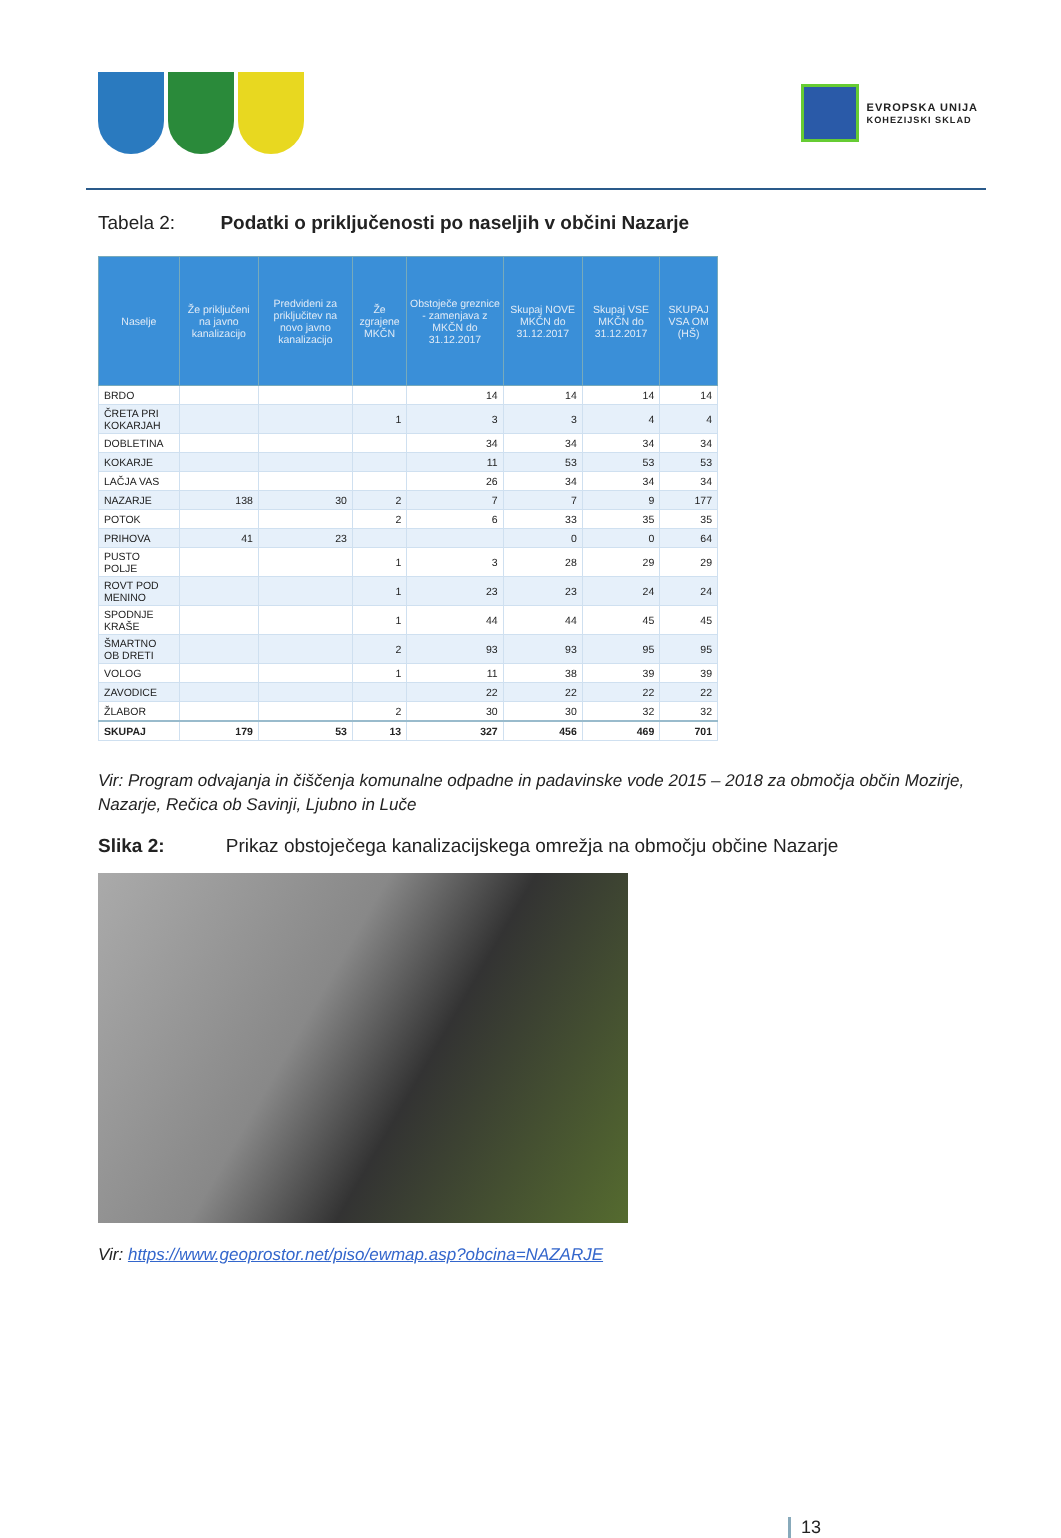EVROPSKA UNIJA
KOHEZIJSKI SKLAD
Tabela 2: Podatki o priključenosti po naseljih v občini Nazarje
| Naselje | Že priključeni na javno kanalizacijo | Predvideni za priključitev na novo javno kanalizacijo | Že zgrajene MKČN | Obstoječe greznice - zamenjava z MKČN do 31.12.2017 | Skupaj NOVE MKČN do 31.12.2017 | Skupaj VSE MKČN do 31.12.2017 | SKUPAJ VSA OM (HŠ) |
| --- | --- | --- | --- | --- | --- | --- | --- |
| BRDO | | | | 14 | 14 | 14 | 14 |
| ČRETA PRI KOKARJAH | | | 1 | 3 | 3 | 4 | 4 |
| DOBLETINA | | | | 34 | 34 | 34 | 34 |
| KOKARJE | | | | 11 | 53 | 53 | 53 |
| LAČJA VAS | | | | 26 | 34 | 34 | 34 |
| NAZARJE | 138 | 30 | 2 | 7 | 7 | 9 | 177 |
| POTOK | | | 2 | 6 | 33 | 35 | 35 |
| PRIHOVA | 41 | 23 | | | 0 | 0 | 64 |
| PUSTO POLJE | | | 1 | 3 | 28 | 29 | 29 |
| ROVT POD MENINO | | | 1 | 23 | 23 | 24 | 24 |
| SPODNJE KRAŠE | | | 1 | 44 | 44 | 45 | 45 |
| ŠMARTNO OB DRETI | | | 2 | 93 | 93 | 95 | 95 |
| VOLOG | | | 1 | 11 | 38 | 39 | 39 |
| ZAVODICE | | | | 22 | 22 | 22 | 22 |
| ŽLABOR | | | 2 | 30 | 30 | 32 | 32 |
| SKUPAJ | 179 | 53 | 13 | 327 | 456 | 469 | 701 |
Vir: Program odvajanja in čiščenja komunalne odpadne in padavinske vode 2015 – 2018 za območja občin Mozirje, Nazarje, Rečica ob Savinji, Ljubno in Luče
Slika 2: Prikaz obstoječega kanalizacijskega omrežja na območju občine Nazarje
Vir: https://www.geoprostor.net/piso/ewmap.asp?obcina=NAZARJE
13